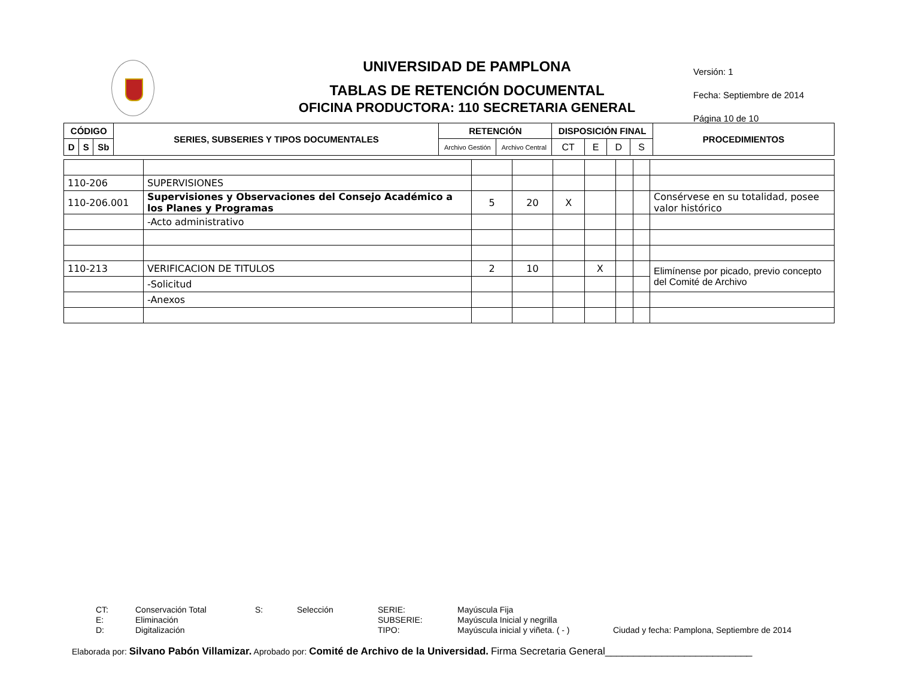UNIVERSIDAD DE PAMPLONA
TABLAS DE RETENCIÓN DOCUMENTAL
OFICINA PRODUCTORA: 110 SECRETARIA GENERAL
Versión: 1
Fecha: Septiembre de 2014
Página 10 de 10
| CÓDIGO | | | SERIES, SUBSERIES Y TIPOS DOCUMENTALES | RETENCIÓN | | DISPOSICIÓN FINAL | | | | PROCEDIMIENTOS |
| --- | --- | --- | --- | --- | --- | --- | --- | --- | --- | --- |
| D | S | Sb | | Archivo Gestión | Archivo Central | CT | E | D | S | |
| 110-206 | SUPERVISIONES | | | | | | | |
| 110-206.001 | Supervisiones y Observaciones del Consejo Académico a los Planes y Programas | 5 | 20 | X | | | | Consérvese en su totalidad, posee valor histórico |
| | -Acto administrativo | | | | | | | |
| 110-213 | VERIFICACION DE TITULOS | 2 | 10 | | X | | | Elimínense por picado, previo concepto del Comité de Archivo |
| | -Solicitud | | | | | | | |
| | -Anexos | | | | | | | |
CT: Conservación Total S: Selección SERIE: Mayúscula Fija E: Eliminación SUBSERIE: Mayúscula Inicial y negrilla D: Digitalización TIPO: Mayúscula inicial y viñeta. ( - ) Ciudad y fecha: Pamplona, Septiembre de 2014
Elaborada por: Silvano Pabón Villamizar. Aprobado por: Comité de Archivo de la Universidad. Firma Secretaria General__________________________